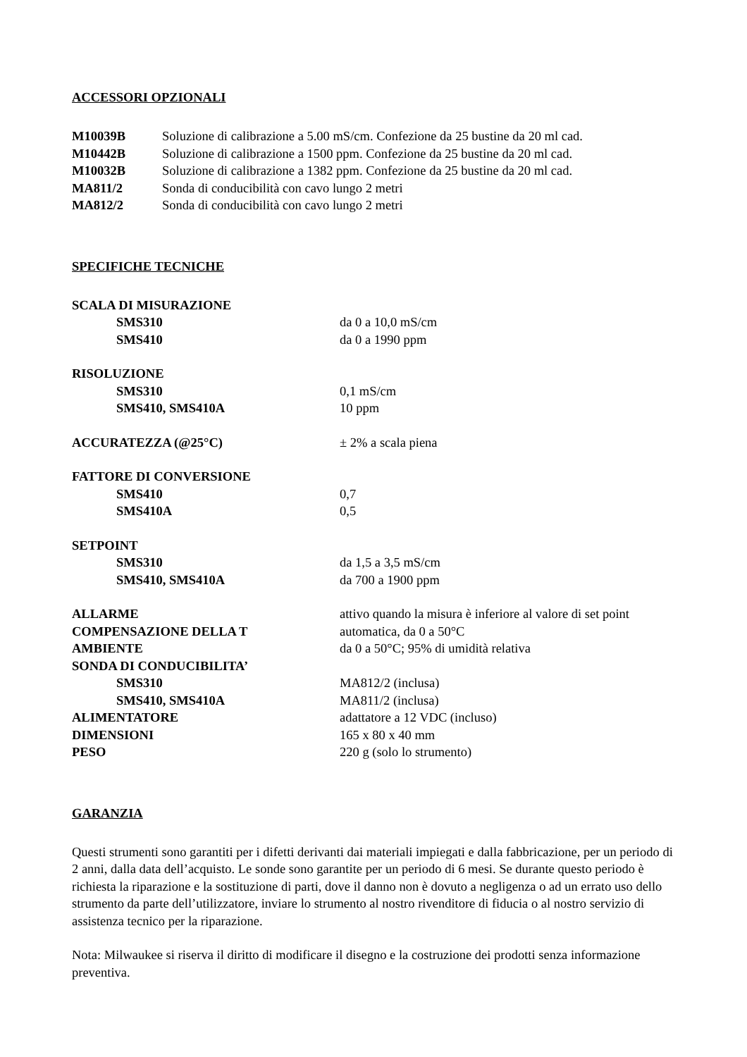ACCESSORI OPZIONALI
| M10039B | Soluzione di calibrazione a 5.00 mS/cm. Confezione da 25 bustine da 20 ml cad. |
| M10442B | Soluzione di calibrazione a 1500 ppm. Confezione da 25 bustine da 20 ml cad. |
| M10032B | Soluzione di calibrazione a 1382 ppm. Confezione da 25 bustine da 20 ml cad. |
| MA811/2 | Sonda di conducibilità con cavo lungo 2 metri |
| MA812/2 | Sonda di conducibilità con cavo lungo 2 metri |
SPECIFICHE TECNICHE
| SCALA DI MISURAZIONE | |
| SMS310 | da 0 a 10,0 mS/cm |
| SMS410 | da 0 a 1990 ppm |
| RISOLUZIONE | |
| SMS310 | 0,1 mS/cm |
| SMS410, SMS410A | 10 ppm |
| ACCURATEZZA (@25°C) | ± 2% a scala piena |
| FATTORE DI CONVERSIONE | |
| SMS410 | 0,7 |
| SMS410A | 0,5 |
| SETPOINT | |
| SMS310 | da 1,5 a 3,5 mS/cm |
| SMS410, SMS410A | da 700 a 1900 ppm |
| ALLARME | attivo quando la misura è inferiore al valore di set point |
| COMPENSAZIONE DELLA T | automatica, da 0 a 50°C |
| AMBIENTE | da 0 a 50°C; 95% di umidità relativa |
| SONDA DI CONDUCIBILITA’ | |
| SMS310 | MA812/2 (inclusa) |
| SMS410, SMS410A | MA811/2 (inclusa) |
| ALIMENTATORE | adattatore a 12 VDC (incluso) |
| DIMENSIONI | 165 x 80 x 40 mm |
| PESO | 220 g (solo lo strumento) |
GARANZIA
Questi strumenti sono garantiti per i difetti derivanti dai materiali impiegati e dalla fabbricazione, per un periodo di 2 anni, dalla data dell’acquisto. Le sonde sono garantite per un periodo di 6 mesi. Se durante questo periodo è richiesta la riparazione e la sostituzione di parti, dove il danno non è dovuto a negligenza o ad un errato uso dello strumento da parte dell’utilizzatore, inviare lo strumento al nostro rivenditore di fiducia o al nostro servizio di assistenza tecnico per la riparazione.
Nota: Milwaukee si riserva il diritto di modificare il disegno e la costruzione dei prodotti senza informazione preventiva.